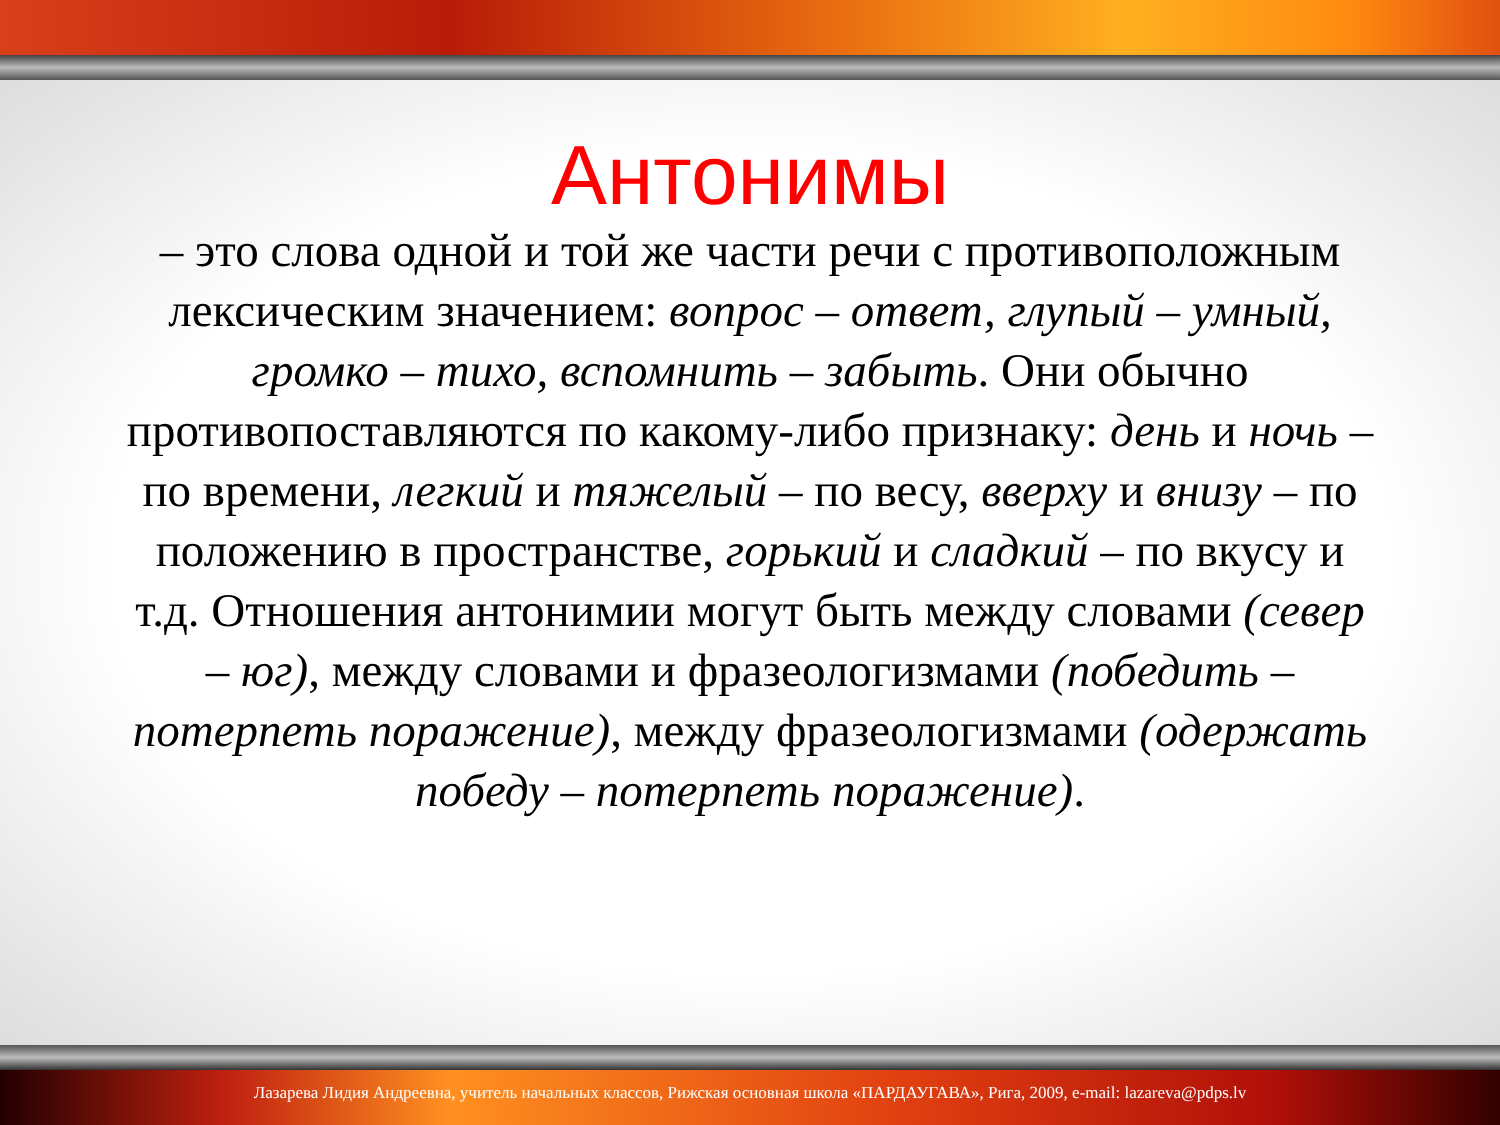Антонимы
– это слова одной и той же части речи с противоположным лексическим значением: вопрос – ответ, глупый – умный, громко – тихо, вспомнить – забыть. Они обычно противопоставляются по какому-либо признаку: день и ночь – по времени, легкий и тяжелый – по весу, вверху и внизу – по положению в пространстве, горький и сладкий – по вкусу и т.д. Отношения антонимии могут быть между словами (север – юг), между словами и фразеологизмами (победить – потерпеть поражение), между фразеологизмами (одержать победу – потерпеть поражение).
Лазарева Лидия Андреевна, учитель начальных классов, Рижская основная школа «ПАРДАУГАВА», Рига, 2009, e-mail: lazareva@pdps.lv